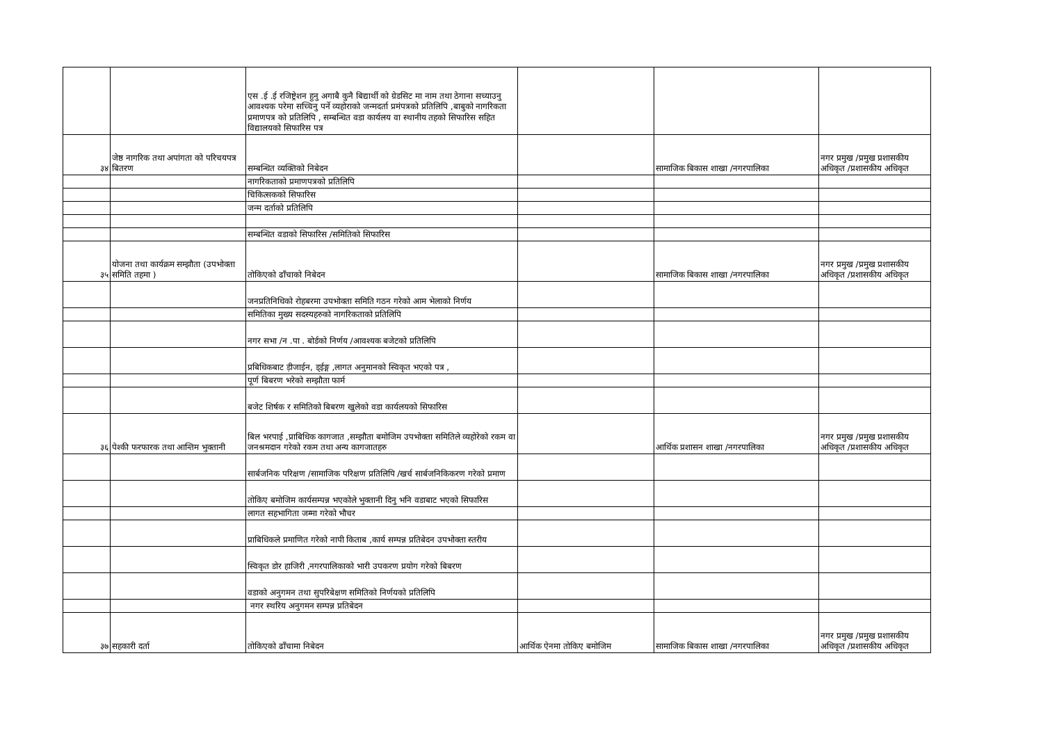| | | एस .ई .ई रजिष्ट्रेशन हुनु अगाबै कुनै बिद्यार्थी को ग्रेडसिट मा नाम तथा ठेगाना सच्याउनु आवश्यक परेमा सच्चिनु पर्ने व्यहोराको जन्मदर्ता प्रमंपत्रको प्रतिलिपि ,बाबुको नागरिकता प्रमाणपत्र को प्रतिलिपि , सम्बन्धित वडा कार्यलय वा स्थानीय तहको सिफारिस सहित विद्यालयको सिफारिस पत्र | | | |
| ३४ | जेष्ठ नागरिक तथा अपांगता को परिचयपत्र बितरण | सम्बन्धित व्यक्तिको निबेदन | | सामाजिक बिकास शाखा /नगरपालिका | नगर प्रमुख /प्रमुख प्रशासकीय अधिकृत /प्रशासकीय अधिकृत |
| | | नागरिकताको प्रमाणपत्रको प्रतिलिपि | | | |
| | | चिकित्सकको सिफारिस | | | |
| | | जन्म दर्ताको प्रतिलिपि | | | |
| | | सम्बन्धित वडाको सिफारिस /समितिको सिफारिस | | | |
| ३५ | योजना तथा कार्यक्रम सम्झौता (उपभोक्ता समिति तहमा ) | तोकिएको ढाँचाको निबेदन | | सामाजिक बिकास शाखा /नगरपालिका | नगर प्रमुख /प्रमुख प्रशासकीय अधिकृत /प्रशासकीय अधिकृत |
| | | जनप्रतिनिधिको रोहबरमा उपभोक्ता समिति गठन गरेको आम भेलाको निर्णय | | | |
| | | समितिका मुख्य सदस्यहरुको नागरिकताको प्रतिलिपि | | | |
| | | नगर सभा /न .पा . बोर्डको निर्णय /आवश्यक बजेटको प्रतिलिपि | | | |
| | | प्रबिधिकबाट ड़ीजाईन, ड्ईङ्ग ,लागत अनुमानको स्विकृत भएको पत्र , | | | |
| | | पूर्ण बिबरण भरेको सम्झौता फार्म | | | |
| | | बजेट शिर्षक र समितिको बिबरण खुलेको वडा कार्यलयको सिफारिस | | | |
| ३६ | पेश्की फरफारक तथा आन्तिम भुक्तानी | बिल भरपाई ,प्राबिधिक कागजात ,सम्झौता बमोजिम उपभोक्ता समितिले व्यहोरेको रकम वा जनश्रमदान गरेको रकम तथा अन्य कागजातहरु | | आर्थिक प्रशासन शाखा /नगरपालिका | नगर प्रमुख /प्रमुख प्रशासकीय अधिकृत /प्रशासकीय अधिकृत |
| | | सार्बजनिक परिक्षण /सामाजिक परिक्षण प्रतिलिपि /खर्च सार्बजनिकिकरण गरेको प्रमाण | | | |
| | | तोकिए बमोजिम कार्यसम्पन्न भएकोले भुक्तानी दिनु भनि वडाबाट भएको सिफारिस | | | |
| | | लागत सहभागिता जम्मा गरेको भौचर | | | |
| | | प्राबिधिकले प्रमाणित गरेको नापी किताब ,कार्य सम्पन्न प्रतिबेदन उपभोक्ता स्तरीय | | | |
| | | स्विकृत डोर हाजिरी ,नगरपालिकाको भारी उपकरण प्रयोग गरेको बिबरण | | | |
| | | वडाको अनुगमन तथा सुपरिबेक्षण समितिको निर्णयको प्रतिलिपि | | | |
| | | नगर स्थरिय अनुगमन सम्पन्न प्रतिबेदन | | | |
| ३७ | सहकारी दर्ता | तोकिएको ढाँचामा निबेदन | आर्थिक ऐनमा तोकिए बमोजिम | सामाजिक बिकास शाखा /नगरपालिका | नगर प्रमुख /प्रमुख प्रशासकीय अधिकृत /प्रशासकीय अधिकृत |